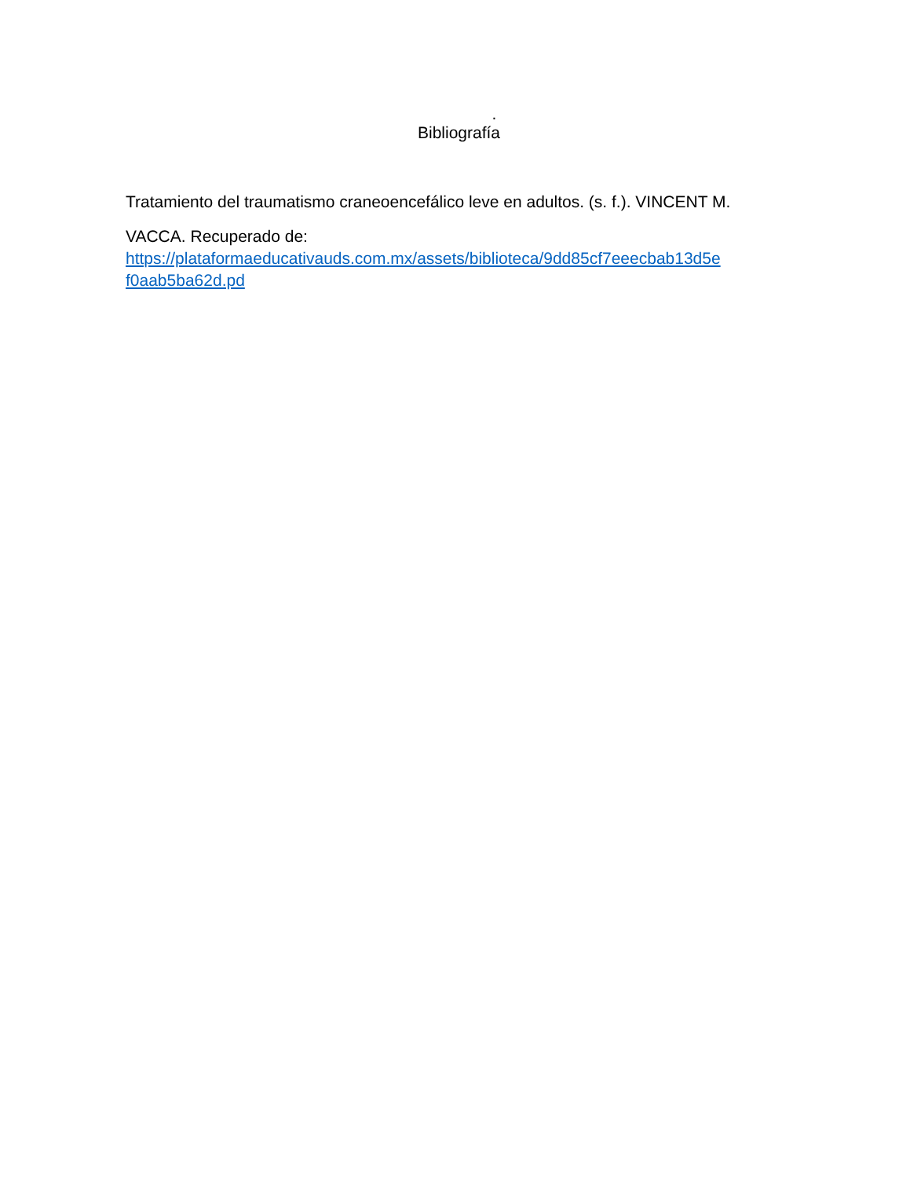.
Bibliografía
Tratamiento del traumatismo craneoencefálico leve en adultos. (s. f.). VINCENT M.
VACCA. Recuperado de:
https://plataformaeducativauds.com.mx/assets/biblioteca/9dd85cf7eeecbab13d5e f0aab5ba62d.pd